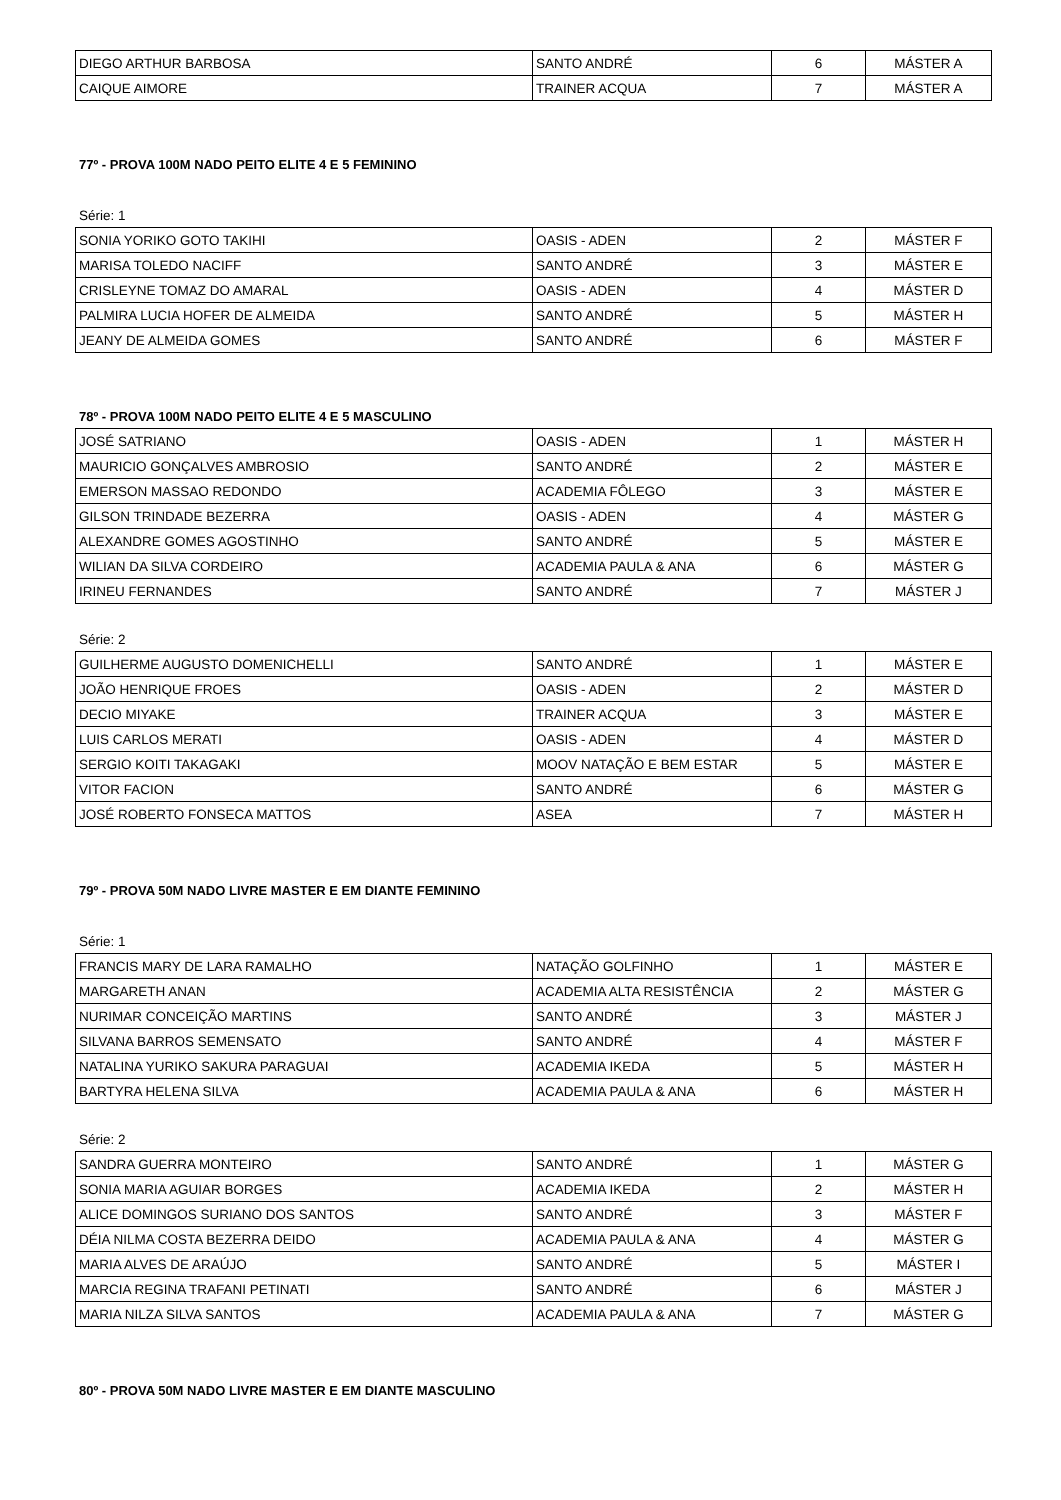| DIEGO ARTHUR BARBOSA | SANTO ANDRÉ | 6 | MÁSTER A |
| CAIQUE AIMORE | TRAINER ACQUA | 7 | MÁSTER A |
77º - PROVA 100M NADO PEITO ELITE 4 E 5 FEMININO
Série: 1
| SONIA YORIKO GOTO TAKIHI | OASIS - ADEN | 2 | MÁSTER F |
| MARISA TOLEDO NACIFF | SANTO ANDRÉ | 3 | MÁSTER E |
| CRISLEYNE TOMAZ DO AMARAL | OASIS - ADEN | 4 | MÁSTER D |
| PALMIRA LUCIA HOFER DE ALMEIDA | SANTO ANDRÉ | 5 | MÁSTER H |
| JEANY DE ALMEIDA GOMES | SANTO ANDRÉ | 6 | MÁSTER F |
78º - PROVA 100M NADO PEITO ELITE 4 E 5 MASCULINO
| JOSÉ SATRIANO | OASIS - ADEN | 1 | MÁSTER H |
| MAURICIO GONÇALVES AMBROSIO | SANTO ANDRÉ | 2 | MÁSTER E |
| EMERSON MASSAO REDONDO | ACADEMIA FÔLEGO | 3 | MÁSTER E |
| GILSON TRINDADE BEZERRA | OASIS - ADEN | 4 | MÁSTER G |
| ALEXANDRE GOMES AGOSTINHO | SANTO ANDRÉ | 5 | MÁSTER E |
| WILIAN DA SILVA CORDEIRO | ACADEMIA PAULA & ANA | 6 | MÁSTER G |
| IRINEU FERNANDES | SANTO ANDRÉ | 7 | MÁSTER J |
Série: 2
| GUILHERME AUGUSTO DOMENICHELLI | SANTO ANDRÉ | 1 | MÁSTER E |
| JOÃO HENRIQUE FROES | OASIS - ADEN | 2 | MÁSTER D |
| DECIO MIYAKE | TRAINER ACQUA | 3 | MÁSTER E |
| LUIS CARLOS MERATI | OASIS - ADEN | 4 | MÁSTER D |
| SERGIO KOITI TAKAGAKI | MOOV NATAÇÃO E BEM ESTAR | 5 | MÁSTER E |
| VITOR FACION | SANTO ANDRÉ | 6 | MÁSTER G |
| JOSÉ ROBERTO FONSECA MATTOS | ASEA | 7 | MÁSTER H |
79º - PROVA 50M NADO LIVRE MASTER E EM DIANTE FEMININO
Série: 1
| FRANCIS MARY DE LARA RAMALHO | NATAÇÃO GOLFINHO | 1 | MÁSTER E |
| MARGARETH ANAN | ACADEMIA ALTA RESISTÊNCIA | 2 | MÁSTER G |
| NURIMAR CONCEIÇÃO MARTINS | SANTO ANDRÉ | 3 | MÁSTER J |
| SILVANA BARROS SEMENSATO | SANTO ANDRÉ | 4 | MÁSTER F |
| NATALINA YURIKO SAKURA PARAGUAI | ACADEMIA IKEDA | 5 | MÁSTER H |
| BARTYRA HELENA SILVA | ACADEMIA PAULA & ANA | 6 | MÁSTER H |
Série: 2
| SANDRA GUERRA MONTEIRO | SANTO ANDRÉ | 1 | MÁSTER G |
| SONIA MARIA AGUIAR BORGES | ACADEMIA IKEDA | 2 | MÁSTER H |
| ALICE DOMINGOS SURIANO DOS SANTOS | SANTO ANDRÉ | 3 | MÁSTER F |
| DÉIA NILMA COSTA BEZERRA DEIDO | ACADEMIA PAULA & ANA | 4 | MÁSTER G |
| MARIA ALVES DE ARAÚJO | SANTO ANDRÉ | 5 | MÁSTER I |
| MARCIA REGINA TRAFANI PETINATI | SANTO ANDRÉ | 6 | MÁSTER J |
| MARIA NILZA SILVA SANTOS | ACADEMIA PAULA & ANA | 7 | MÁSTER G |
80º - PROVA 50M NADO LIVRE MASTER E EM DIANTE MASCULINO